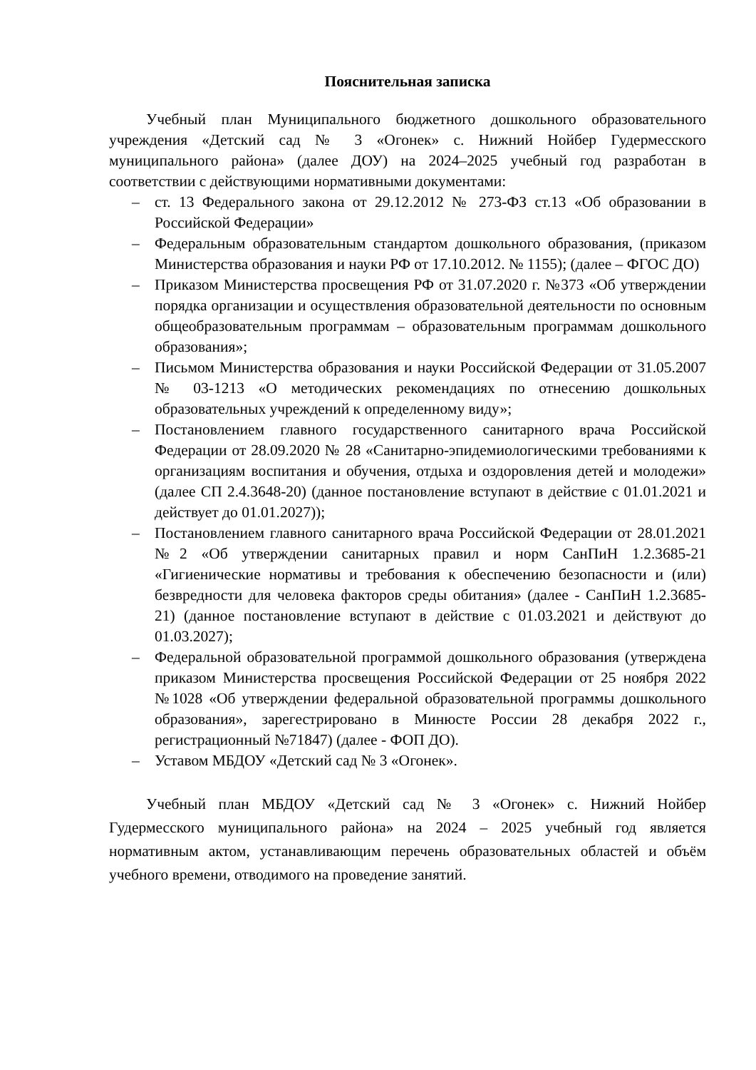Пояснительная записка
Учебный план Муниципального бюджетного дошкольного образовательного учреждения «Детский сад № 3 «Огонек» с. Нижний Нойбер Гудермесского муниципального района» (далее ДОУ) на 2024–2025 учебный год разработан в соответствии с действующими нормативными документами:
– ст. 13 Федерального закона от 29.12.2012 № 273-ФЗ ст.13 «Об образовании в Российской Федерации»
– Федеральным образовательным стандартом дошкольного образования, (приказом Министерства образования и науки РФ от 17.10.2012. № 1155); (далее – ФГОС ДО)
– Приказом Министерства просвещения РФ от 31.07.2020 г. №373 «Об утверждении порядка организации и осуществления образовательной деятельности по основным общеобразовательным программам – образовательным программам дошкольного образования»;
– Письмом Министерства образования и науки Российской Федерации от 31.05.2007 № 03-1213 «О методических рекомендациях по отнесению дошкольных образовательных учреждений к определенному виду»;
– Постановлением главного государственного санитарного врача Российской Федерации от 28.09.2020 № 28 «Санитарно-эпидемиологическими требованиями к организациям воспитания и обучения, отдыха и оздоровления детей и молодежи» (далее СП 2.4.3648-20) (данное постановление вступают в действие с 01.01.2021 и действует до 01.01.2027));
– Постановлением главного санитарного врача Российской Федерации от 28.01.2021 №2 «Об утверждении санитарных правил и норм СанПиН 1.2.3685-21 «Гигиенические нормативы и требования к обеспечению безопасности и (или) безвредности для человека факторов среды обитания» (далее - СанПиН 1.2.3685-21) (данное постановление вступают в действие с 01.03.2021 и действуют до 01.03.2027);
– Федеральной образовательной программой дошкольного образования (утверждена приказом Министерства просвещения Российской Федерации от 25 ноября 2022 №1028 «Об утверждении федеральной образовательной программы дошкольного образования», зарегестрировано в Минюсте России 28 декабря 2022 г., регистрационный №71847) (далее - ФОП ДО).
– Уставом МБДОУ «Детский сад № 3 «Огонек».
Учебный план МБДОУ «Детский сад № 3 «Огонек» с. Нижний Нойбер Гудермесского муниципального района» на 2024 – 2025 учебный год является нормативным актом, устанавливающим перечень образовательных областей и объём учебного времени, отводимого на проведение занятий.